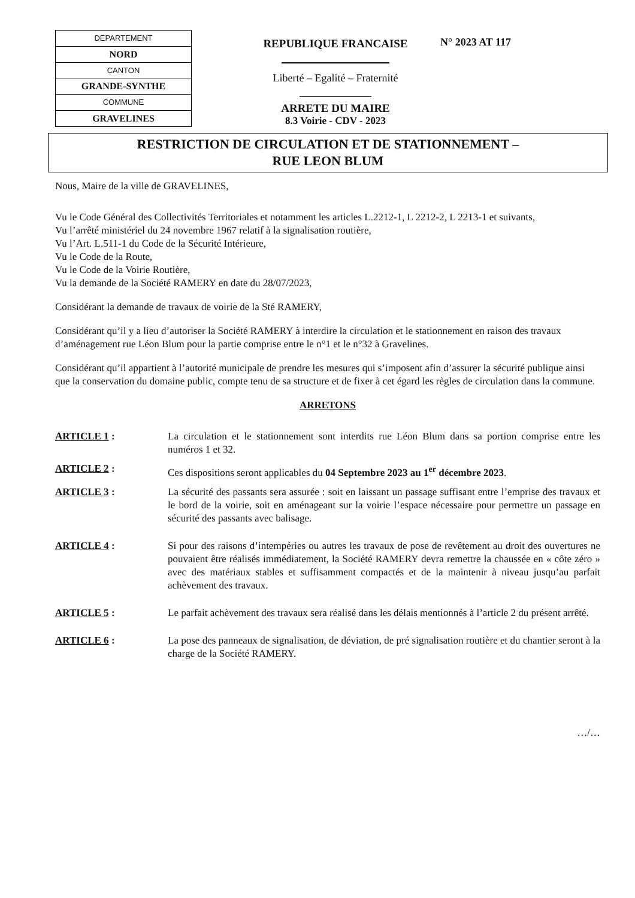| DEPARTEMENT |
| NORD |
| CANTON |
| GRANDE-SYNTHE |
| COMMUNE |
| GRAVELINES |
REPUBLIQUE FRANCAISE
Liberté – Egalité – Fraternité
ARRETE DU MAIRE
8.3 Voirie - CDV - 2023
N° 2023 AT 117
RESTRICTION DE CIRCULATION ET DE STATIONNEMENT –
RUE LEON BLUM
Nous, Maire de la ville de GRAVELINES,
Vu le Code Général des Collectivités Territoriales et notamment les articles L.2212-1, L 2212-2, L 2213-1 et suivants,
Vu l’arrêté ministériel du 24 novembre 1967 relatif à la signalisation routière,
Vu l’Art. L.511-1 du Code de la Sécurité Intérieure,
Vu le Code de la Route,
Vu le Code de la Voirie Routière,
Vu la demande de la Société RAMERY en date du 28/07/2023,
Considérant la demande de travaux de voirie de la Sté RAMERY,
Considérant qu’il y a lieu d’autoriser la Société RAMERY à interdire la circulation et le stationnement en raison des travaux d’aménagement rue Léon Blum pour la partie comprise entre le n°1 et le n°32 à Gravelines.
Considérant qu’il appartient à l’autorité municipale de prendre les mesures qui s’imposent afin d’assurer la sécurité publique ainsi que la conservation du domaine public, compte tenu de sa structure et de fixer à cet égard les règles de circulation dans la commune.
ARRETONS
ARTICLE 1 : La circulation et le stationnement sont interdits rue Léon Blum dans sa portion comprise entre les numéros 1 et 32.
ARTICLE 2 : Ces dispositions seront applicables du 04 Septembre 2023 au 1<sup>er</sup> décembre 2023.
ARTICLE 3 : La sécurité des passants sera assurée : soit en laissant un passage suffisant entre l’emprise des travaux et le bord de la voirie, soit en aménageant sur la voirie l’espace nécessaire pour permettre un passage en sécurité des passants avec balisage.
ARTICLE 4 : Si pour des raisons d’intempéries ou autres les travaux de pose de revêtement au droit des ouvertures ne pouvaient être réalisés immédiatement, la Société RAMERY devra remettre la chaussée en « côte zéro » avec des matériaux stables et suffisamment compactés et de la maintenir à niveau jusqu’au parfait achèvement des travaux.
ARTICLE 5 : Le parfait achèvement des travaux sera réalisé dans les délais mentionnés à l’article 2 du présent arrêté.
ARTICLE 6 : La pose des panneaux de signalisation, de déviation, de pré signalisation routière et du chantier seront à la charge de la Société RAMERY.
…/…